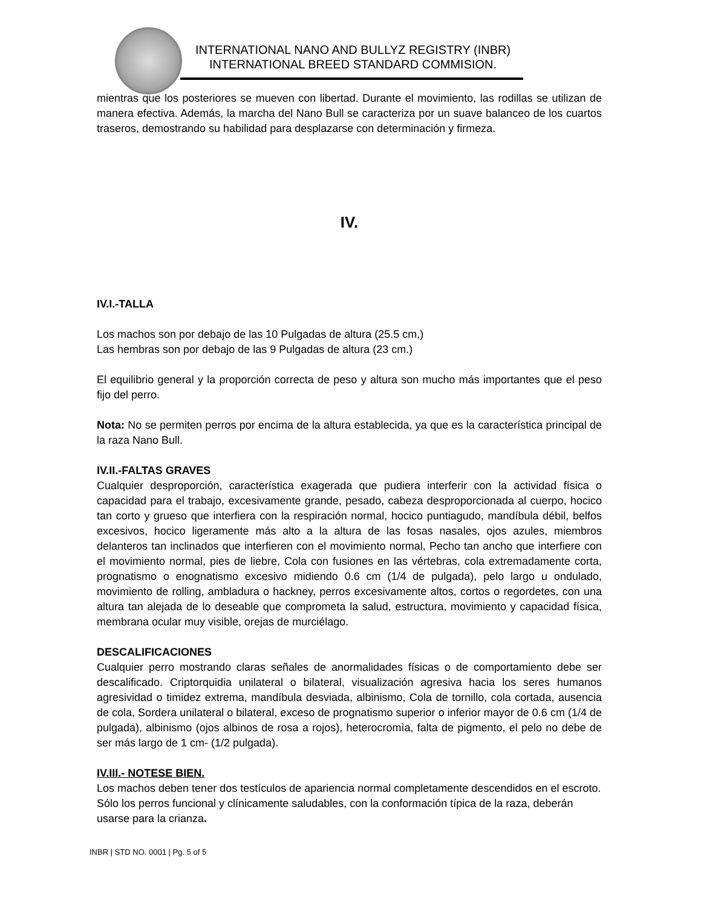INTERNATIONAL NANO AND BULLYZ REGISTRY (INBR)
INTERNATIONAL BREED STANDARD COMMISION.
mientras que los posteriores se mueven con libertad. Durante el movimiento, las rodillas se utilizan de manera efectiva. Además, la marcha del Nano Bull se caracteriza por un suave balanceo de los cuartos traseros, demostrando su habilidad para desplazarse con determinación y firmeza.
IV.
IV.I.-TALLA
Los machos son por debajo de las 10 Pulgadas de altura (25.5 cm,)
Las hembras son por debajo de las 9 Pulgadas de altura (23 cm.)
El equilibrio general y la proporción correcta de peso y altura son mucho más importantes que el peso fijo del perro.
Nota: No se permiten perros por encima de la altura establecida, ya que es la característica principal de la raza Nano Bull.
IV.II.-FALTAS GRAVES
Cualquier desproporción, característica exagerada que pudiera interferir con la actividad física o capacidad para el trabajo, excesivamente grande, pesado, cabeza desproporcionada al cuerpo, hocico tan corto y grueso que interfiera con la respiración normal, hocico puntiagudo, mandíbula débil, belfos excesivos, hocico ligeramente más alto a la altura de las fosas nasales, ojos azules, miembros delanteros tan inclinados que interfieren con el movimiento normal, Pecho tan ancho que interfiere con el movimiento normal, pies de liebre, Cola con fusiones en las vértebras, cola extremadamente corta, prognatismo o enognatismo excesivo midiendo 0.6 cm (1/4 de pulgada), pelo largo u ondulado, movimiento de rolling, ambladura o hackney, perros excesivamente altos, cortos o regordetes, con una altura tan alejada de lo deseable que comprometa la salud, estructura, movimiento y capacidad física, membrana ocular muy visible, orejas de murciélago.
DESCALIFICACIONES
Cualquier perro mostrando claras señales de anormalidades físicas o de comportamiento debe ser descalificado. Criptorquidia unilateral o bilateral, visualización agresiva hacia los seres humanos agresividad o timidez extrema, mandíbula desviada, albinismo, Cola de tornillo, cola cortada, ausencia de cola, Sordera unilateral o bilateral, exceso de prognatismo superior o inferior mayor de 0.6 cm (1/4 de pulgada), albinismo (ojos albinos de rosa a rojos), heterocromìa, falta de pigmento, el pelo no debe de ser más largo de 1 cm- (1/2 pulgada).
IV.III.- NOTESE BIEN.
Los machos deben tener dos testículos de apariencia normal completamente descendidos en el escroto.
Sólo los perros funcional y clínicamente saludables, con la conformación típica de la raza, deberán usarse para la crianza.
INBR | STD NO. 0001 | Pg. 5 of 5